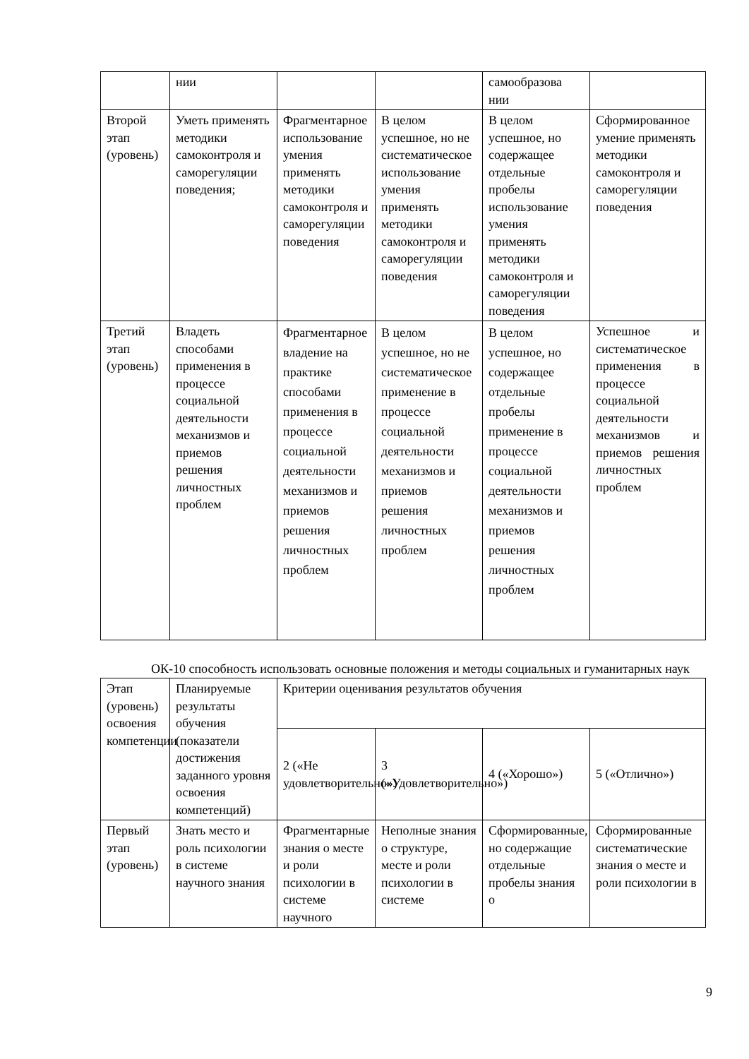| | нии | | | самообразова нии | |
| Второй этап (уровень) | Уметь применять методики самоконтроля и саморегуляции поведения; | Фрагментарное использование умения применять методики самоконтроля и саморегуляции поведения | В целом успешное, но не систематическое использование умения применять методики самоконтроля и саморегуляции поведения | В целом успешное, но содержащее отдельные пробелы использование умения применять методики самоконтроля и саморегуляции поведения | Сформированное умение применять методики самоконтроля и саморегуляции поведения |
| Третий этап (уровень) | Владеть способами применения в процессе социальной деятельности механизмов и приемов решения личностных проблем | Фрагментарное владение на практике способами применения в процессе социальной деятельности механизмов и приемов решения личностных проблем | В целом успешное, но не систематическое применение в процессе социальной деятельности механизмов и приемов решения личностных проблем | В целом успешное, но содержащее отдельные пробелы применение в процессе социальной деятельности механизмов и приемов решения личностных проблем | Успешное и систематическое применения в процессе социальной деятельности механизмов и приемов решения личностных проблем |
ОК-10 способность использовать основные положения и методы социальных и гуманитарных наук
| Этап (уровень) освоения компетенции | Планируемые результаты обучения (показатели достижения заданного уровня освоения компетенций) | Критерии оценивания результатов обучения | | | |
| | | 2 («Не удовлетворительно») | 3 («Удовлетворительно») | 4 («Хорошо») | 5 («Отлично») |
| Первый этап (уровень) | Знать место и роль психологии в системе научного знания | Фрагментарные знания о месте и роли психологии в системе научного | Неполные знания о структуре, месте и роли психологии в системе | Сформированные, но содержащие отдельные пробелы знания о | Сформированные систематические знания о месте и роли психологии в |
9